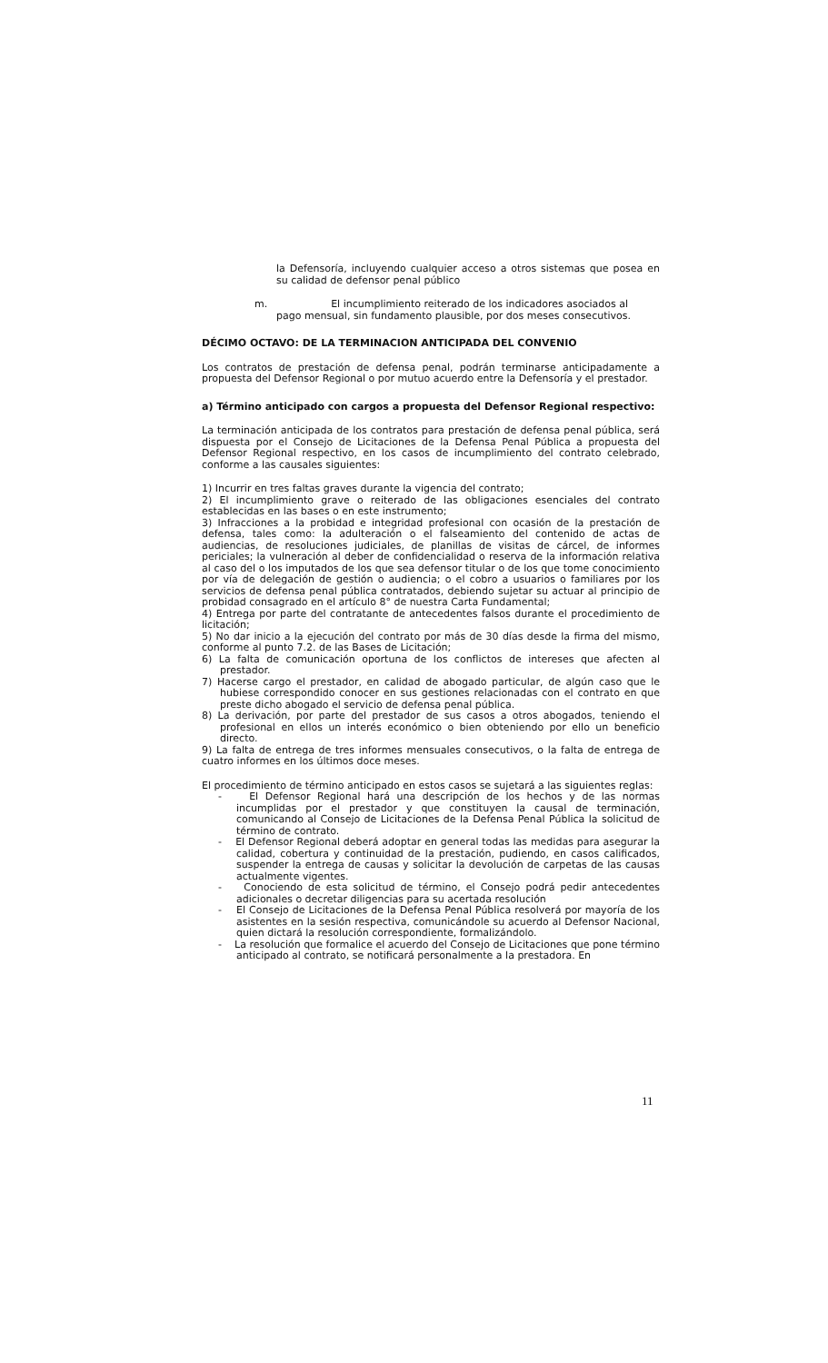la Defensoría, incluyendo cualquier acceso a otros sistemas que posea en su calidad de defensor penal público
m. El incumplimiento reiterado de los indicadores asociados al
pago mensual, sin fundamento plausible, por dos meses consecutivos.
DÉCIMO OCTAVO: DE LA TERMINACION ANTICIPADA DEL CONVENIO
Los contratos de prestación de defensa penal, podrán terminarse anticipadamente a propuesta del Defensor Regional o por mutuo acuerdo entre la Defensoría y el prestador.
a) Término anticipado con cargos a propuesta del Defensor Regional respectivo:
La terminación anticipada de los contratos para prestación de defensa penal pública, será dispuesta por el Consejo de Licitaciones de la Defensa Penal Pública a propuesta del Defensor Regional respectivo, en los casos de incumplimiento del contrato celebrado, conforme a las causales siguientes:
1) Incurrir en tres faltas graves durante la vigencia del contrato;
2) El incumplimiento grave o reiterado de las obligaciones esenciales del contrato establecidas en las bases o en este instrumento;
3) Infracciones a la probidad e integridad profesional con ocasión de la prestación de defensa, tales como: la adulteración o el falseamiento del contenido de actas de audiencias, de resoluciones judiciales, de planillas de visitas de cárcel, de informes periciales; la vulneración al deber de confidencialidad o reserva de la información relativa al caso del o los imputados de los que sea defensor titular o de los que tome conocimiento por vía de delegación de gestión o audiencia; o el cobro a usuarios o familiares por los servicios de defensa penal pública contratados, debiendo sujetar su actuar al principio de probidad consagrado en el artículo 8° de nuestra Carta Fundamental;
4) Entrega por parte del contratante de antecedentes falsos durante el procedimiento de licitación;
5) No dar inicio a la ejecución del contrato por más de 30 días desde la firma del mismo, conforme al punto 7.2. de las Bases de Licitación;
6) La falta de comunicación oportuna de los conflictos de intereses que afecten al prestador.
7) Hacerse cargo el prestador, en calidad de abogado particular, de algún caso que le hubiese correspondido conocer en sus gestiones relacionadas con el contrato en que preste dicho abogado el servicio de defensa penal pública.
8) La derivación, por parte del prestador de sus casos a otros abogados, teniendo el profesional en ellos un interés económico o bien obteniendo por ello un beneficio directo.
9) La falta de entrega de tres informes mensuales consecutivos, o la falta de entrega de cuatro informes en los últimos doce meses.
El procedimiento de término anticipado en estos casos se sujetará a las siguientes reglas:
- El Defensor Regional hará una descripción de los hechos y de las normas incumplidas por el prestador y que constituyen la causal de terminación, comunicando al Consejo de Licitaciones de la Defensa Penal Pública la solicitud de término de contrato.
- El Defensor Regional deberá adoptar en general todas las medidas para asegurar la calidad, cobertura y continuidad de la prestación, pudiendo, en casos calificados, suspender la entrega de causas y solicitar la devolución de carpetas de las causas actualmente vigentes.
- Conociendo de esta solicitud de término, el Consejo podrá pedir antecedentes adicionales o decretar diligencias para su acertada resolución
- El Consejo de Licitaciones de la Defensa Penal Pública resolverá por mayoría de los asistentes en la sesión respectiva, comunicándole su acuerdo al Defensor Nacional, quien dictará la resolución correspondiente, formalizándolo.
- La resolución que formalice el acuerdo del Consejo de Licitaciones que pone término anticipado al contrato, se notificará personalmente a la prestadora. En
11